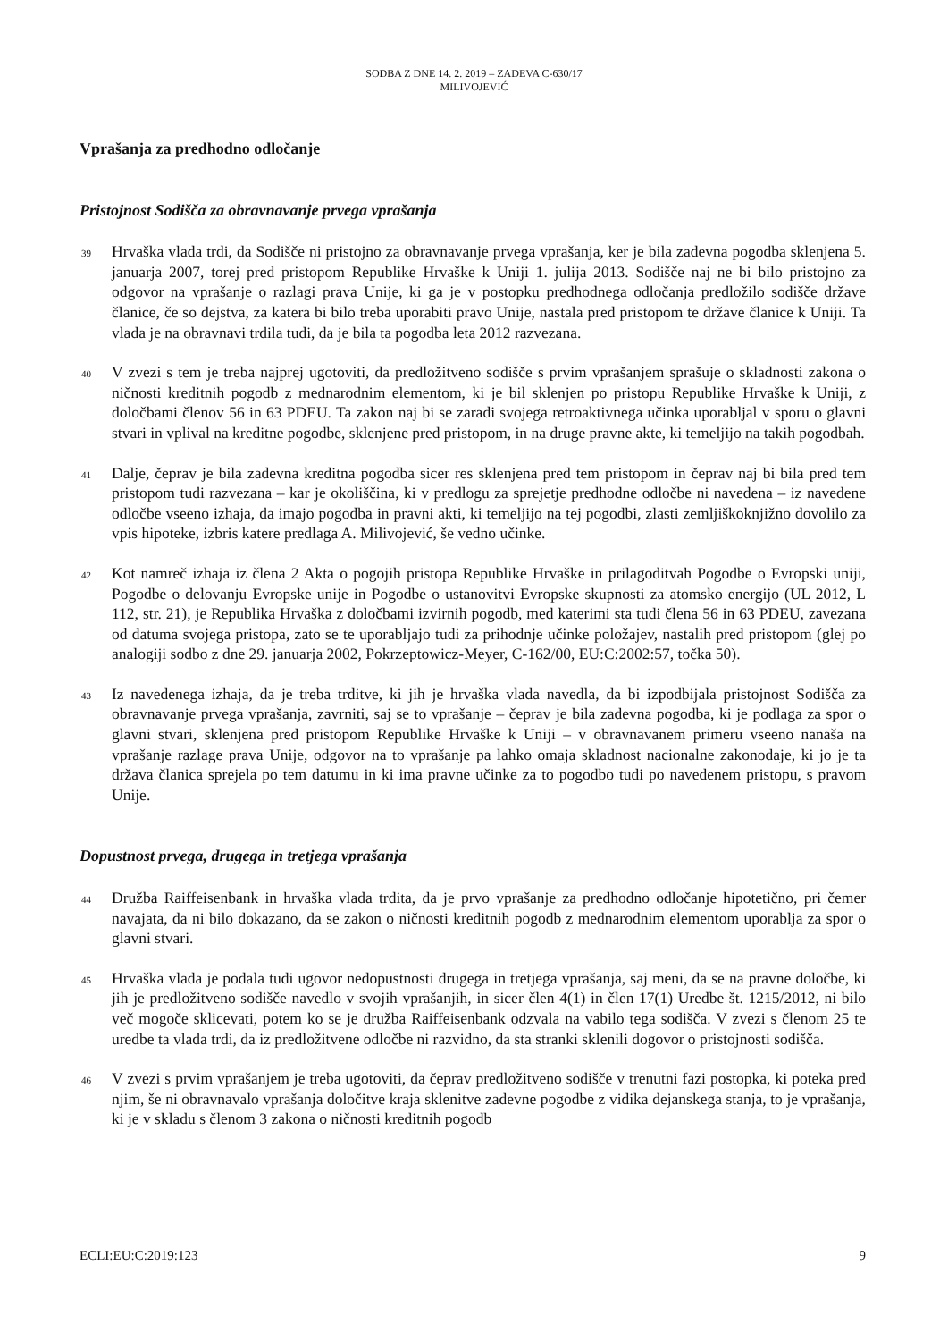SODBA Z DNE 14. 2. 2019 – ZADEVA C-630/17
MILIVOJEVIĆ
Vprašanja za predhodno odločanje
Pristojnost Sodišča za obravnavanje prvega vprašanja
39
Hrvaška vlada trdi, da Sodišče ni pristojno za obravnavanje prvega vprašanja, ker je bila zadevna pogodba sklenjena 5. januarja 2007, torej pred pristopom Republike Hrvaške k Uniji 1. julija 2013. Sodišče naj ne bi bilo pristojno za odgovor na vprašanje o razlagi prava Unije, ki ga je v postopku predhodnega odločanja predložilo sodišče države članice, če so dejstva, za katera bi bilo treba uporabiti pravo Unije, nastala pred pristopom te države članice k Uniji. Ta vlada je na obravnavi trdila tudi, da je bila ta pogodba leta 2012 razvezana.
40
V zvezi s tem je treba najprej ugotoviti, da predložitveno sodišče s prvim vprašanjem sprašuje o skladnosti zakona o ničnosti kreditnih pogodb z mednarodnim elementom, ki je bil sklenjen po pristopu Republike Hrvaške k Uniji, z določbami členov 56 in 63 PDEU. Ta zakon naj bi se zaradi svojega retroaktivnega učinka uporabljal v sporu o glavni stvari in vplival na kreditne pogodbe, sklenjene pred pristopom, in na druge pravne akte, ki temeljijo na takih pogodbah.
41
Dalje, čeprav je bila zadevna kreditna pogodba sicer res sklenjena pred tem pristopom in čeprav naj bi bila pred tem pristopom tudi razvezana – kar je okoliščina, ki v predlogu za sprejetje predhodne odločbe ni navedena – iz navedene odločbe vseeno izhaja, da imajo pogodba in pravni akti, ki temeljijo na tej pogodbi, zlasti zemljiškoknjižno dovolilo za vpis hipoteke, izbris katere predlaga A. Milivojević, še vedno učinke.
42
Kot namreč izhaja iz člena 2 Akta o pogojih pristopa Republike Hrvaške in prilagoditvah Pogodbe o Evropski uniji, Pogodbe o delovanju Evropske unije in Pogodbe o ustanovitvi Evropske skupnosti za atomsko energijo (UL 2012, L 112, str. 21), je Republika Hrvaška z določbami izvirnih pogodb, med katerimi sta tudi člena 56 in 63 PDEU, zavezana od datuma svojega pristopa, zato se te uporabljajo tudi za prihodnje učinke položajev, nastalih pred pristopom (glej po analogiji sodbo z dne 29. januarja 2002, Pokrzeptowicz-Meyer, C-162/00, EU:C:2002:57, točka 50).
43
Iz navedenega izhaja, da je treba trditve, ki jih je hrvaška vlada navedla, da bi izpodbijala pristojnost Sodišča za obravnavanje prvega vprašanja, zavrniti, saj se to vprašanje – čeprav je bila zadevna pogodba, ki je podlaga za spor o glavni stvari, sklenjena pred pristopom Republike Hrvaške k Uniji – v obravnavanem primeru vseeno nanaša na vprašanje razlage prava Unije, odgovor na to vprašanje pa lahko omaja skladnost nacionalne zakonodaje, ki jo je ta država članica sprejela po tem datumu in ki ima pravne učinke za to pogodbo tudi po navedenem pristopu, s pravom Unije.
Dopustnost prvega, drugega in tretjega vprašanja
44
Družba Raiffeisenbank in hrvaška vlada trdita, da je prvo vprašanje za predhodno odločanje hipotetično, pri čemer navajata, da ni bilo dokazano, da se zakon o ničnosti kreditnih pogodb z mednarodnim elementom uporablja za spor o glavni stvari.
45
Hrvaška vlada je podala tudi ugovor nedopustnosti drugega in tretjega vprašanja, saj meni, da se na pravne določbe, ki jih je predložitveno sodišče navedlo v svojih vprašanjih, in sicer člen 4(1) in člen 17(1) Uredbe št. 1215/2012, ni bilo več mogoče sklicevati, potem ko se je družba Raiffeisenbank odzvala na vabilo tega sodišča. V zvezi s členom 25 te uredbe ta vlada trdi, da iz predložitvene odločbe ni razvidno, da sta stranki sklenili dogovor o pristojnosti sodišča.
46
V zvezi s prvim vprašanjem je treba ugotoviti, da čeprav predložitveno sodišče v trenutni fazi postopka, ki poteka pred njim, še ni obravnavalo vprašanja določitve kraja sklenitve zadevne pogodbe z vidika dejanskega stanja, to je vprašanja, ki je v skladu s členom 3 zakona o ničnosti kreditnih pogodb
ECLI:EU:C:2019:123 9